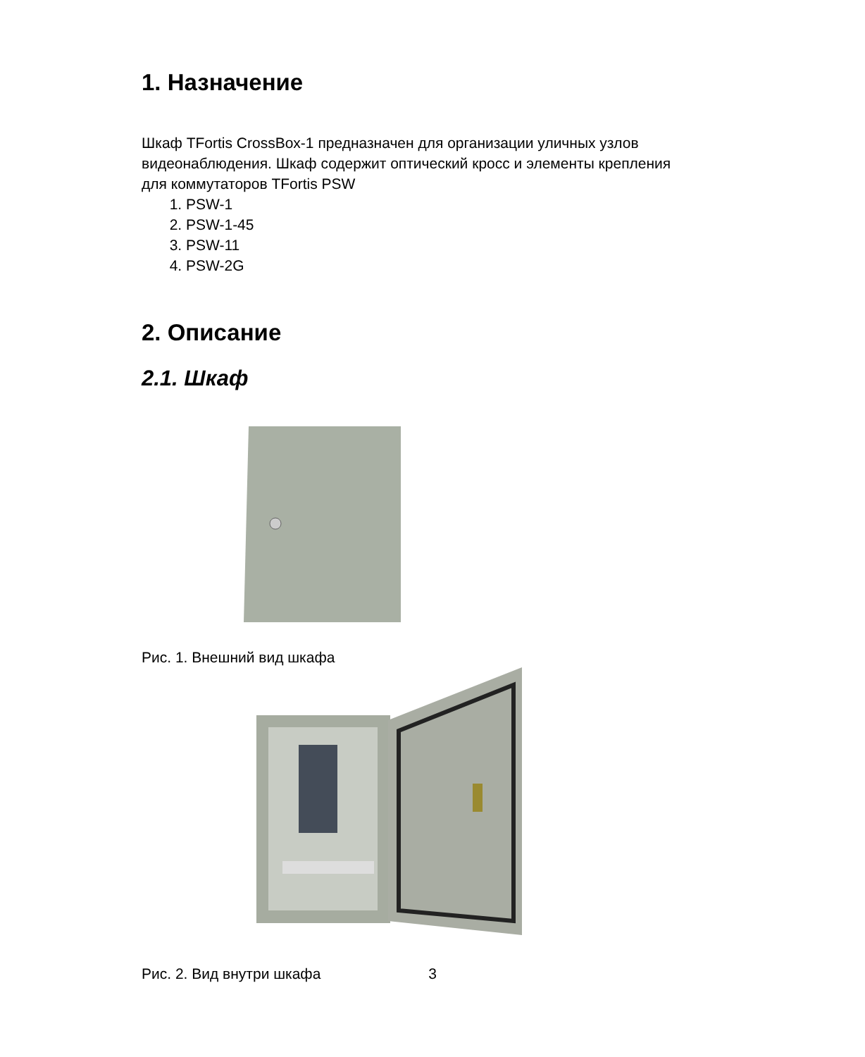1. Назначение
Шкаф TFortis CrossBox-1 предназначен для организации уличных узлов видеонаблюдения. Шкаф содержит оптический кросс и элементы крепления для коммутаторов TFortis PSW
1. PSW-1
2. PSW-1-45
3. PSW-11
4. PSW-2G
2. Описание
2.1. Шкаф
Рис. 1. Внешний вид шкафа
Рис. 2. Вид внутри шкафа
3